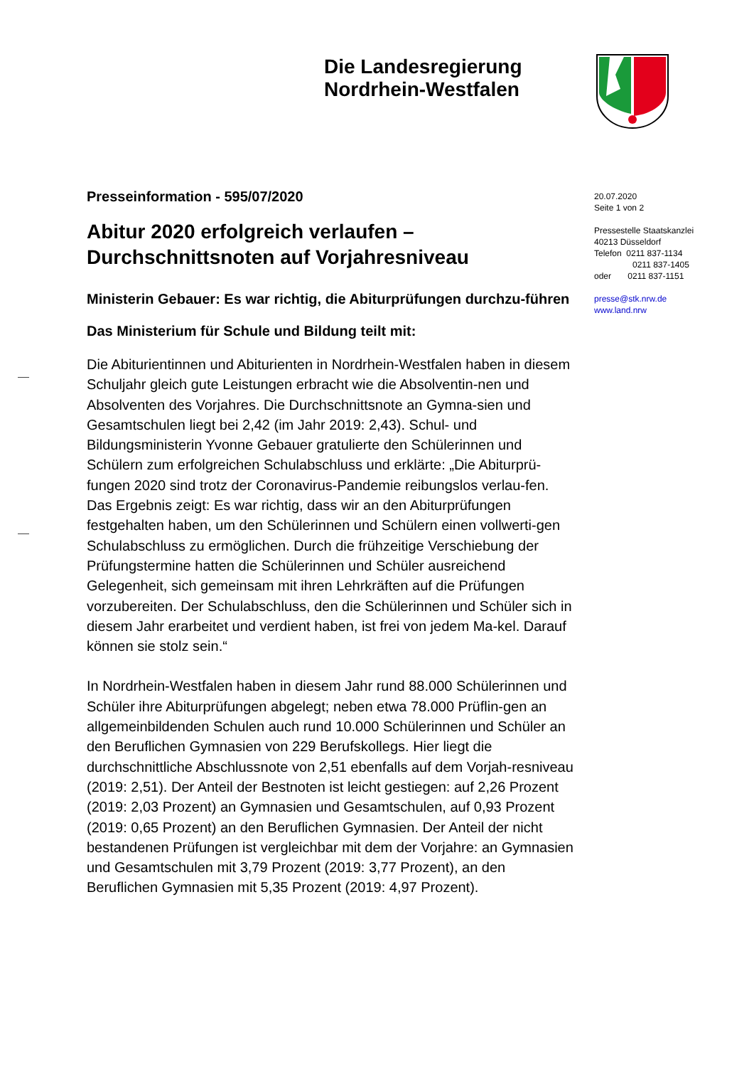Die Landesregierung
Nordrhein-Westfalen
Presseinformation - 595/07/2020
Abitur 2020 erfolgreich verlaufen – Durchschnittsnoten auf Vorjahresniveau
Ministerin Gebauer: Es war richtig, die Abiturprüfungen durchzu-führen
Das Ministerium für Schule und Bildung teilt mit:
Die Abiturientinnen und Abiturienten in Nordrhein-Westfalen haben in diesem Schuljahr gleich gute Leistungen erbracht wie die Absolventin-nen und Absolventen des Vorjahres. Die Durchschnittsnote an Gymna-sien und Gesamtschulen liegt bei 2,42 (im Jahr 2019: 2,43). Schul- und Bildungsministerin Yvonne Gebauer gratulierte den Schülerinnen und Schülern zum erfolgreichen Schulabschluss und erklärte: „Die Abiturprü-fungen 2020 sind trotz der Coronavirus-Pandemie reibungslos verlau-fen. Das Ergebnis zeigt: Es war richtig, dass wir an den Abiturprüfungen festgehalten haben, um den Schülerinnen und Schülern einen vollwerti-gen Schulabschluss zu ermöglichen. Durch die frühzeitige Verschiebung der Prüfungstermine hatten die Schülerinnen und Schüler ausreichend Gelegenheit, sich gemeinsam mit ihren Lehrkräften auf die Prüfungen vorzubereiten. Der Schulabschluss, den die Schülerinnen und Schüler sich in diesem Jahr erarbeitet und verdient haben, ist frei von jedem Ma-kel. Darauf können sie stolz sein.“
In Nordrhein-Westfalen haben in diesem Jahr rund 88.000 Schülerinnen und Schüler ihre Abiturprüfungen abgelegt; neben etwa 78.000 Prüflin-gen an allgemeinbildenden Schulen auch rund 10.000 Schülerinnen und Schüler an den Beruflichen Gymnasien von 229 Berufskollegs. Hier liegt die durchschnittliche Abschlussnote von 2,51 ebenfalls auf dem Vorjah-resniveau (2019: 2,51). Der Anteil der Bestnoten ist leicht gestiegen: auf 2,26 Prozent (2019: 2,03 Prozent) an Gymnasien und Gesamtschulen, auf 0,93 Prozent (2019: 0,65 Prozent) an den Beruflichen Gymnasien. Der Anteil der nicht bestandenen Prüfungen ist vergleichbar mit dem der Vorjahre: an Gymnasien und Gesamtschulen mit 3,79 Prozent (2019: 3,77 Prozent), an den Beruflichen Gymnasien mit 5,35 Prozent (2019: 4,97 Prozent).
20.07.2020
Seite 1 von 2
Pressestelle Staatskanzlei
40213 Düsseldorf
Telefon 0211 837-1134
0211 837-1405
oder 0211 837-1151
presse@stk.nrw.de
www.land.nrw